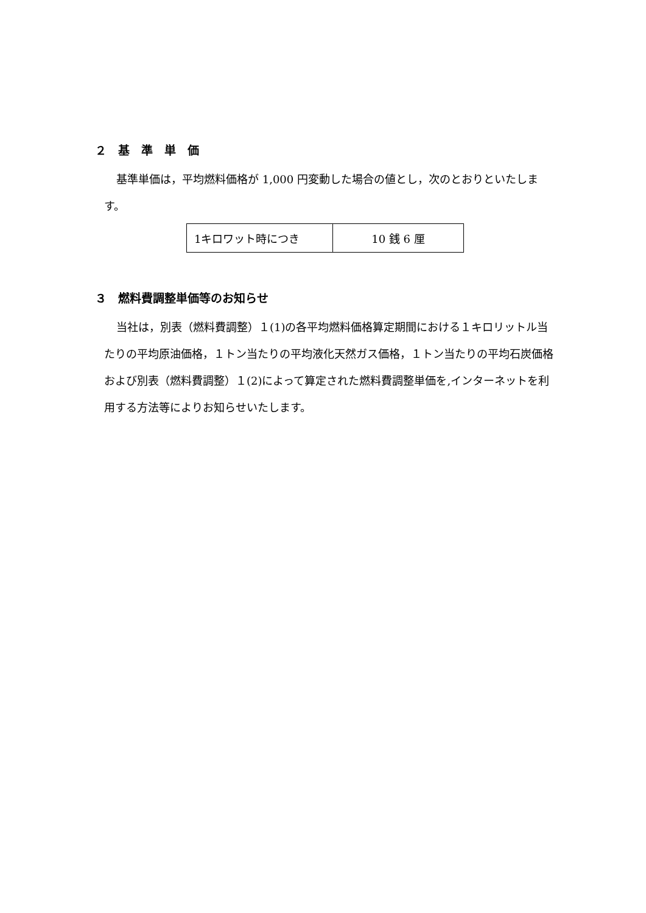２　基　準　単　価
基準単価は，平均燃料価格が 1,000 円変動した場合の値とし，次のとおりといたします。
| 1キロワット時につき | 10 銭 6 厘 |
３　燃料費調整単価等のお知らせ
当社は，別表（燃料費調整）１(1)の各平均燃料価格算定期間における１キロリットル当たりの平均原油価格，１トン当たりの平均液化天然ガス価格，１トン当たりの平均石炭価格および別表（燃料費調整）１(2)によって算定された燃料費調整単価を,インターネットを利用する方法等によりお知らせいたします。